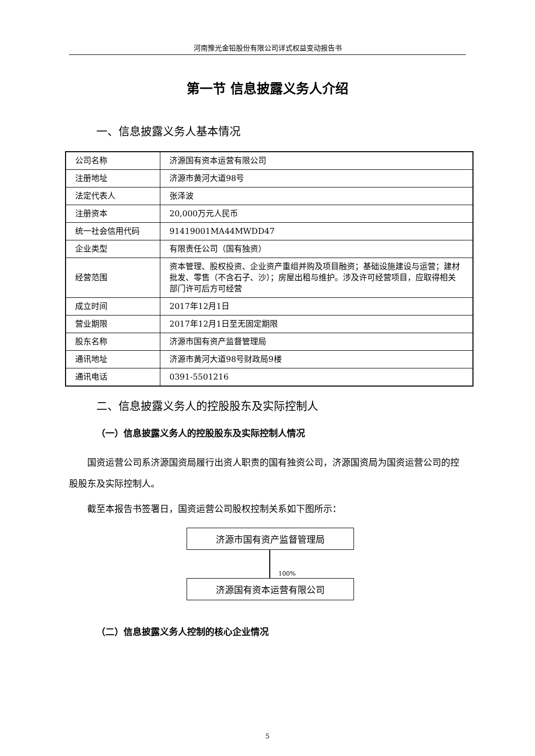河南豫光金铅股份有限公司详式权益变动报告书
第一节 信息披露义务人介绍
一、信息披露义务人基本情况
| 公司名称 | 济源国有资本运营有限公司 |
| 注册地址 | 济源市黄河大道98号 |
| 法定代表人 | 张泽波 |
| 注册资本 | 20,000万元人民币 |
| 统一社会信用代码 | 91419001MA44MWDD47 |
| 企业类型 | 有限责任公司（国有独资） |
| 经营范围 | 资本管理、股权投资、企业资产重组并购及项目融资；基础设施建设与运营；建材批发、零售（不含石子、沙）；房屋出租与维护。涉及许可经营项目，应取得相关部门许可后方可经营 |
| 成立时间 | 2017年12月1日 |
| 营业期限 | 2017年12月1日至无固定期限 |
| 股东名称 | 济源市国有资产监督管理局 |
| 通讯地址 | 济源市黄河大道98号财政局9楼 |
| 通讯电话 | 0391-5501216 |
二、信息披露义务人的控股股东及实际控制人
（一）信息披露义务人的控股股东及实际控制人情况
国资运营公司系济源国资局履行出资人职责的国有独资公司，济源国资局为国资运营公司的控股股东及实际控制人。
截至本报告书签署日，国资运营公司股权控制关系如下图所示：
济源市国有资产监督管理局
100%
济源国有资本运营有限公司
（二）信息披露义务人控制的核心企业情况
5